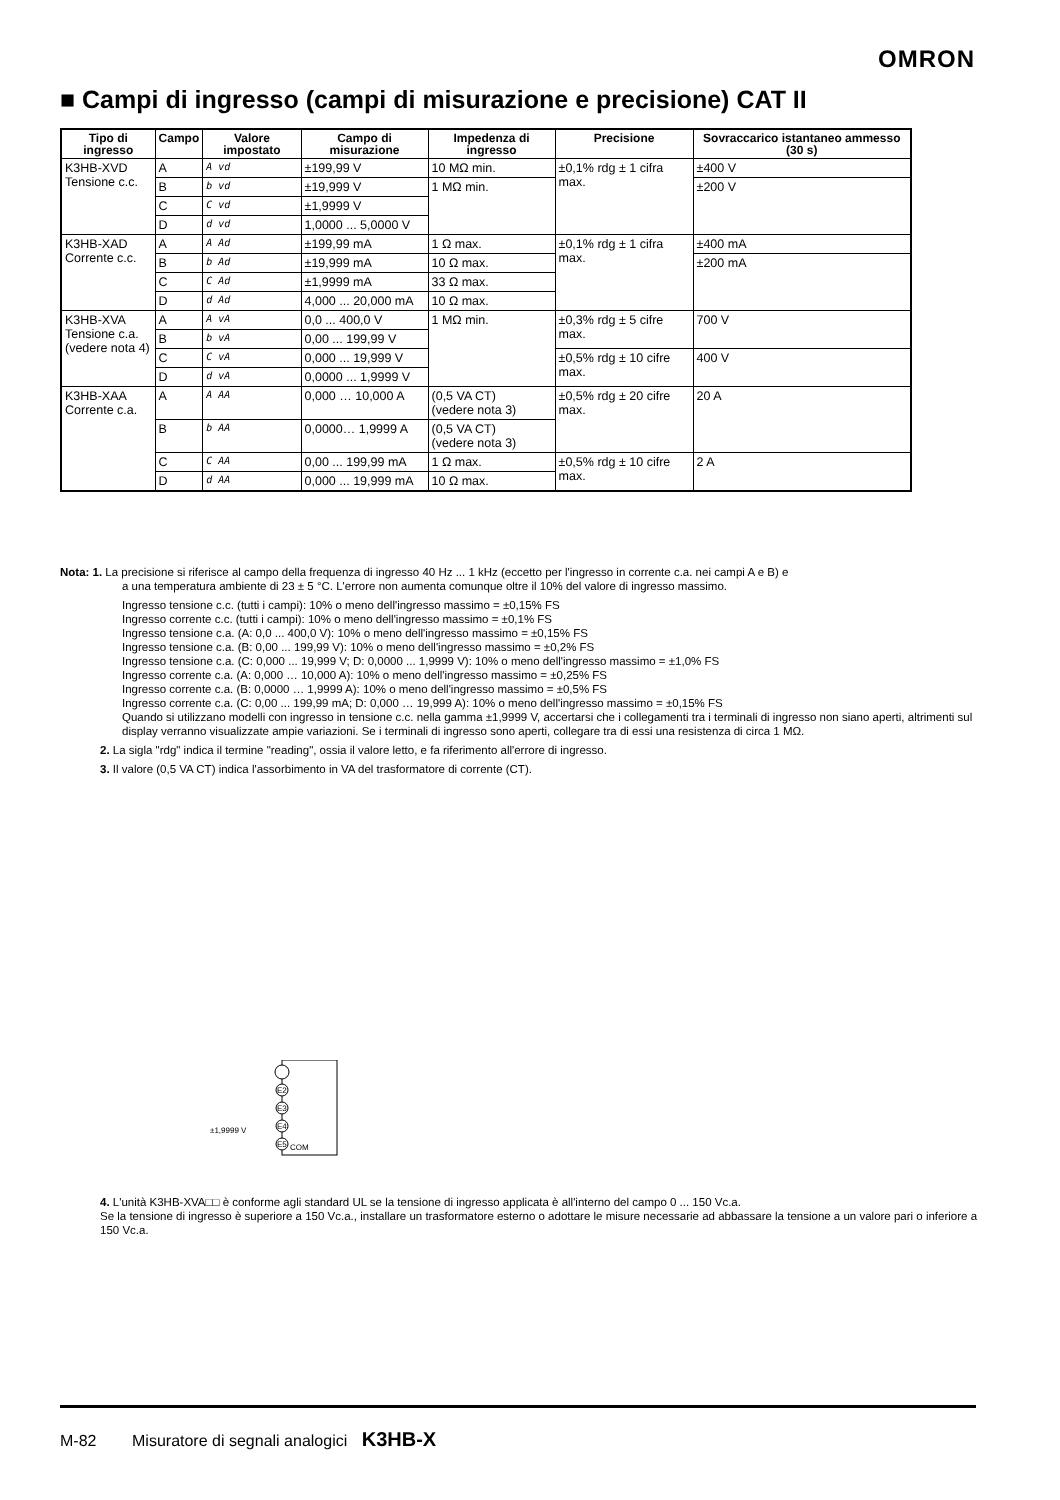OMRON
■ Campi di ingresso (campi di misurazione e precisione) CAT II
| Tipo di ingresso | Campo | Valore impostato | Campo di misurazione | Impedenza di ingresso | Precisione | Sovraccarico istantaneo ammesso (30 s) |
| --- | --- | --- | --- | --- | --- | --- |
| K3HB-XVD Tensione c.c. | A | A vd | ±199,99 V | 10 MΩ min. | ±0,1% rdg ± 1 cifra max. | ±400 V |
| | B | b vd | ±19,999 V | 1 MΩ min. | | ±200 V |
| | C | C vd | ±1,9999 V | | | |
| | D | d vd | 1,0000 ... 5,0000 V | | | |
| K3HB-XAD Corrente c.c. | A | A Ad | ±199,99 mA | 1 Ω max. | ±0,1% rdg ± 1 cifra max. | ±400 mA |
| | B | b Ad | ±19,999 mA | 10 Ω max. | | ±200 mA |
| | C | C Ad | ±1,9999 mA | 33 Ω max. | | |
| | D | d Ad | 4,000 ... 20,000 mA | 10 Ω max. | | |
| K3HB-XVA Tensione c.a. (vedere nota 4) | A | A vA | 0,0 ... 400,0 V | 1 MΩ min. | ±0,3% rdg ± 5 cifre max. | 700 V |
| | B | b vA | 0,00 ... 199,99 V | | | |
| | C | C vA | 0,000 ... 19,999 V | | ±0,5% rdg ± 10 cifre max. | 400 V |
| | D | d vA | 0,0000 ... 1,9999 V | | | |
| K3HB-XAA Corrente c.a. | A | A AA | 0,000 … 10,000 A | (0,5 VA CT) (vedere nota 3) | ±0,5% rdg ± 20 cifre max. | 20 A |
| | B | b AA | 0,0000… 1,9999 A | (0,5 VA CT) (vedere nota 3) | | |
| | C | C AA | 0,00 ... 199,99 mA | 1 Ω max. | ±0,5% rdg ± 10 cifre max. | 2 A |
| | D | d AA | 0,000 ... 19,999 mA | 10 Ω max. | | |
Nota: 1. La precisione si riferisce al campo della frequenza di ingresso 40 Hz ... 1 kHz (eccetto per l'ingresso in corrente c.a. nei campi A e B) e
a una temperatura ambiente di 23 ± 5 °C. L'errore non aumenta comunque oltre il 10% del valore di ingresso massimo.
Ingresso tensione c.c. (tutti i campi): 10% o meno dell'ingresso massimo = ±0,15% FS
Ingresso corrente c.c. (tutti i campi): 10% o meno dell'ingresso massimo = ±0,1% FS
Ingresso tensione c.a. (A: 0,0 ... 400,0 V): 10% o meno dell'ingresso massimo = ±0,15% FS
Ingresso tensione c.a. (B: 0,00 ... 199,99 V): 10% o meno dell'ingresso massimo = ±0,2% FS
Ingresso tensione c.a. (C: 0,000 ... 19,999 V; D: 0,0000 ... 1,9999 V): 10% o meno dell'ingresso massimo = ±1,0% FS
Ingresso corrente c.a. (A: 0,000 … 10,000 A): 10% o meno dell'ingresso massimo = ±0,25% FS
Ingresso corrente c.a. (B: 0,0000 … 1,9999 A): 10% o meno dell'ingresso massimo = ±0,5% FS
Ingresso corrente c.a. (C: 0,00 ... 199,99 mA; D: 0,000 … 19,999 A): 10% o meno dell'ingresso massimo = ±0,15% FS
Quando si utilizzano modelli con ingresso in tensione c.c. nella gamma ±1,9999 V, accertarsi che i collegamenti tra i terminali di ingresso non siano aperti, altrimenti sul display verranno visualizzate ampie variazioni. Se i terminali di ingresso sono aperti, collegare tra di essi una resistenza di circa 1 MΩ.
2. La sigla "rdg" indica il termine "reading", ossia il valore letto, e fa riferimento all'errore di ingresso.
3. Il valore (0,5 VA CT) indica l'assorbimento in VA del trasformatore di corrente (CT).
E2
E3
E4
E5
±1,9999 V
COM
4. L'unità K3HB-XVA□□ è conforme agli standard UL se la tensione di ingresso applicata è all'interno del campo 0 ... 150 Vc.a.
Se la tensione di ingresso è superiore a 150 Vc.a., installare un trasformatore esterno o adottare le misure necessarie ad abbassare la tensione a un valore pari o inferiore a 150 Vc.a.
M-82 Misuratore di segnali analogici K3HB-X